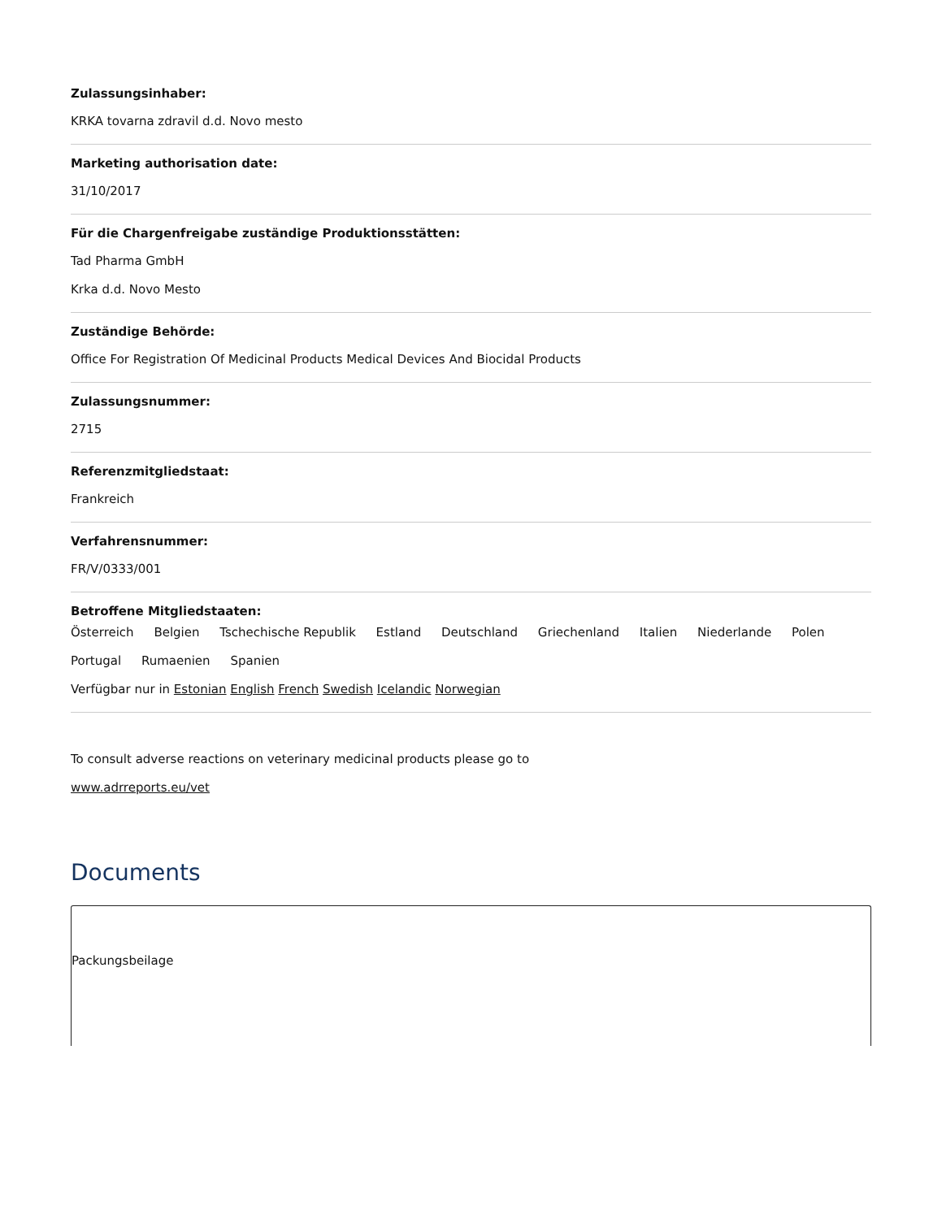Zulassungsinhaber:
KRKA tovarna zdravil d.d. Novo mesto
Marketing authorisation date:
31/10/2017
Für die Chargenfreigabe zuständige Produktionsstätten:
Tad Pharma GmbH
Krka d.d. Novo Mesto
Zuständige Behörde:
Office For Registration Of Medicinal Products Medical Devices And Biocidal Products
Zulassungsnummer:
2715
Referenzmitgliedstaat:
Frankreich
Verfahrensnummer:
FR/V/0333/001
Betroffene Mitgliedstaaten:
Österreich Belgien Tschechische Republik Estland Deutschland Griechenland Italien Niederlande Polen Portugal Rumaenien Spanien
Verfügbar nur in Estonian English French Swedish Icelandic Norwegian
To consult adverse reactions on veterinary medicinal products please go to
www.adrreports.eu/vet
Documents
Packungsbeilage